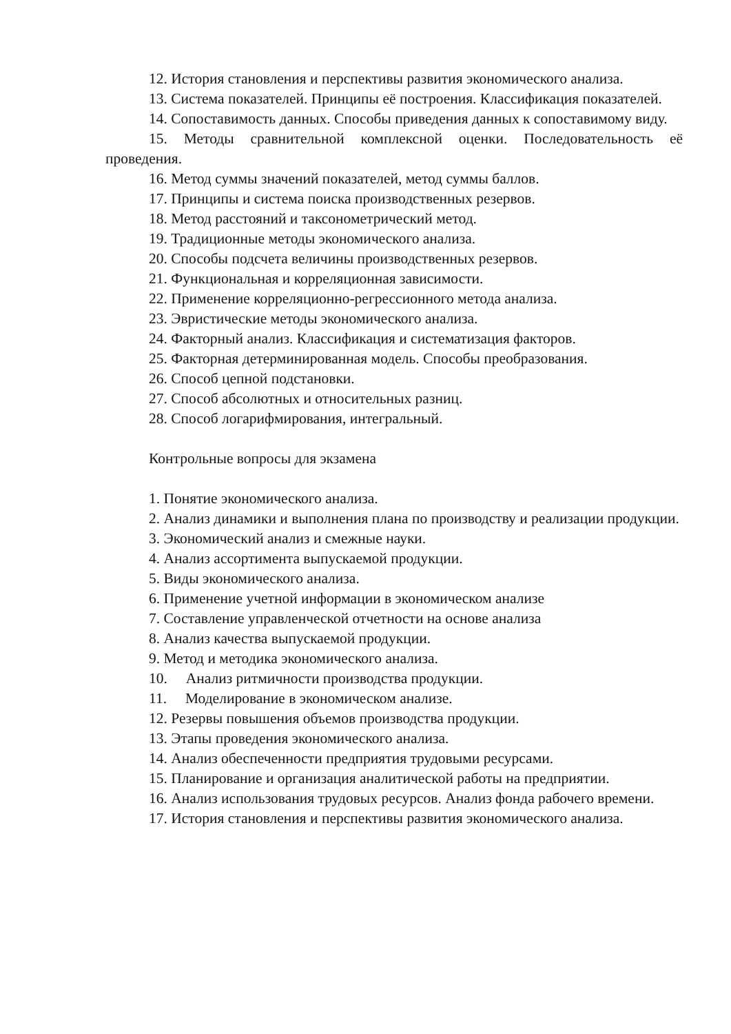12. История становления и перспективы развития экономического анализа.
13. Система показателей. Принципы её построения. Классификация показателей.
14. Сопоставимость данных. Способы приведения данных к сопоставимому виду.
15. Методы сравнительной комплексной оценки. Последовательность её проведения.
16. Метод суммы значений показателей, метод суммы баллов.
17. Принципы и система поиска производственных резервов.
18. Метод расстояний и таксонометрический метод.
19. Традиционные методы экономического анализа.
20. Способы подсчета величины производственных резервов.
21. Функциональная и корреляционная зависимости.
22. Применение корреляционно-регрессионного метода анализа.
23. Эвристические методы экономического анализа.
24. Факторный анализ. Классификация и систематизация факторов.
25. Факторная детерминированная модель. Способы преобразования.
26. Способ цепной подстановки.
27. Способ абсолютных и относительных разниц.
28. Способ логарифмирования, интегральный.
Контрольные вопросы для экзамена
1. Понятие экономического анализа.
2. Анализ динамики и выполнения плана по производству и реализации продукции.
3. Экономический анализ и смежные науки.
4. Анализ ассортимента выпускаемой продукции.
5. Виды экономического анализа.
6. Применение учетной информации в экономическом анализе
7. Составление управленческой отчетности на основе анализа
8. Анализ качества выпускаемой продукции.
9. Метод и методика экономического анализа.
10. Анализ ритмичности производства продукции.
11. Моделирование в экономическом анализе.
12. Резервы повышения объемов производства продукции.
13. Этапы проведения экономического анализа.
14. Анализ обеспеченности предприятия трудовыми ресурсами.
15. Планирование и организация аналитической работы на предприятии.
16. Анализ использования трудовых ресурсов. Анализ фонда рабочего времени.
17. История становления и перспективы развития экономического анализа.